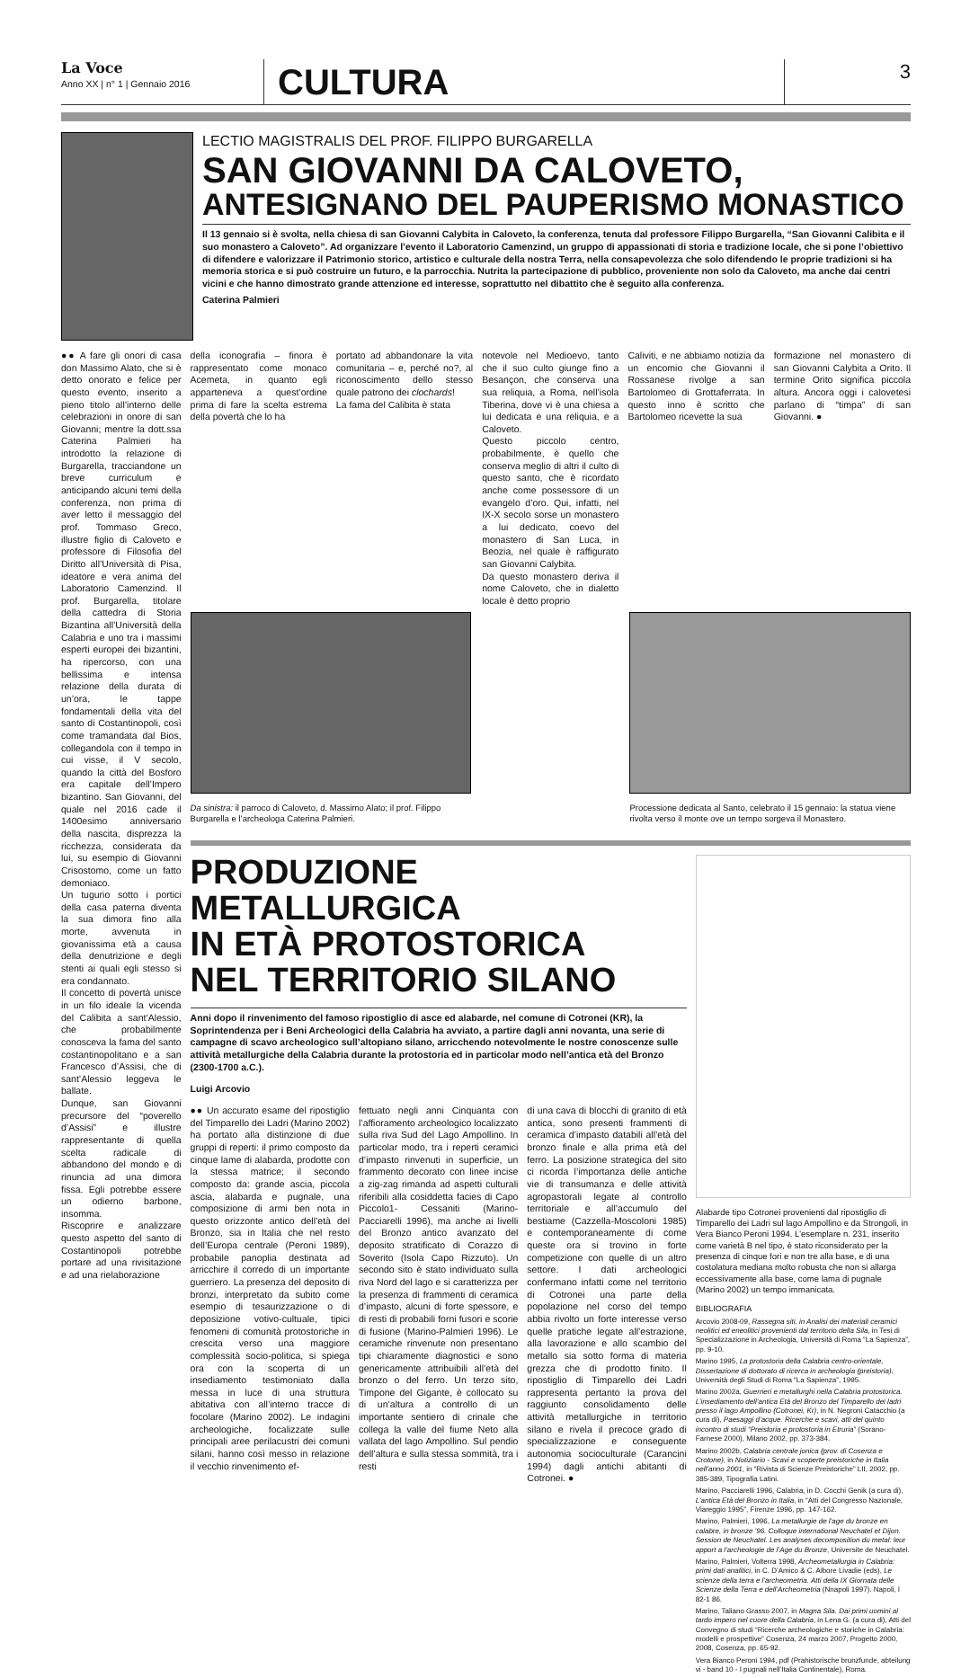La Voce
Anno XX | n° 1 | Gennaio 2016
CULTURA
3
LECTIO MAGISTRALIS DEL PROF. FILIPPO BURGARELLA
SAN GIOVANNI DA CALOVETO,
ANTESIGNANO DEL PAUPERISMO MONASTICO
Il 13 gennaio si è svolta, nella chiesa di san Giovanni Calybita in Caloveto, la conferenza, tenuta dal professore Filippo Burgarella, “San Giovanni Calibita e il suo monastero a Caloveto”. Ad organizzare l’evento il Laboratorio Camenzind, un gruppo di appassionati di storia e tradizione locale, che si pone l’obiettivo di difendere e valorizzare il Patrimonio storico, artistico e culturale della nostra Terra, nella consapevolezza che solo difendendo le proprie tradizioni si ha memoria storica e si può costruire un futuro, e la parrocchia. Nutrita la partecipazione di pubblico, proveniente non solo da Caloveto, ma anche dai centri vicini e che hanno dimostrato grande attenzione ed interesse, soprattutto nel dibattito che è seguito alla conferenza.
Caterina Palmieri
●● A fare gli onori di casa don Massimo Alato, che si è detto onorato e felice per questo evento, inserito a pieno titolo all’interno delle celebrazioni in onore di san Giovanni; mentre la dott.ssa Caterina Palmieri ha introdotto la relazione di Burgarella, tracciandone un breve curriculum e anticipando alcuni temi della conferenza, non prima di aver letto il messaggio del prof. Tommaso Greco, illustre figlio di Caloveto e professore di Filosofia del Diritto all’Università di Pisa, ideatore e vera anima del Laboratorio Camenzind. Il prof. Burgarella, titolare della cattedra di Storia Bizantina all’Università della Calabria e uno tra i massimi esperti europei dei bizantini, ha ripercorso, con una bellissima e intensa relazione della durata di un’ora, le tappe fondamentali della vita del santo di Costantinopoli, così come tramandata dal Bios, collegandola con il tempo in cui visse, il V secolo, quando la città del Bosforo era capitale dell’Impero bizantino. San Giovanni, del quale nel 2016 cade il 1400esimo anniversario della nascita, disprezza la ricchezza, considerata da lui, su esempio di Giovanni Crisostomo, come un fatto demoniaco.
Un tugurio sotto i portici della casa paterna diventa la sua dimora fino alla morte, avvenuta in giovanissima età a causa della denutrizione e degli stenti ai quali egli stesso si era condannato.
Il concetto di povertà unisce in un filo ideale la vicenda del Calibita a sant’Alessio, che probabilmente conosceva la fama del santo costantinopolitano e a san Francesco d’Assisi, che di sant’Alessio leggeva le ballate.
Dunque, san Giovanni precursore del “poverello d’Assisi” e illustre rappresentante di quella scelta radicale di abbandono del mondo e di rinuncia ad una dimora fissa. Egli potrebbe essere un odierno barbone, insomma.
Riscoprire e analizzare questo aspetto del santo di Costantinopoli potrebbe portare ad una rivisitazione e ad una rielaborazione
della iconografia – finora è rappresentato come monaco Acemeta, in quanto egli apparteneva a quest’ordine prima di fare la scelta estrema della povertà che lo ha
portato ad abbandonare la vita comunitaria – e, perché no?, al riconoscimento dello stesso quale patrono dei clochards!
La fama del Calibita è stata
notevole nel Medioevo, tanto che il suo culto giunge fino a Besançon, che conserva una sua reliquia, a Roma, nell’isola Tiberina, dove vi è una chiesa a lui dedicata e una reliquia, e a Caloveto.
Questo piccolo centro, probabilmente, è quello che conserva meglio di altri il culto di questo santo, che è ricordato anche come possessore di un evangelo d’oro. Qui, infatti, nel IX-X secolo sorse un monastero a lui dedicato, coevo del monastero di San Luca, in Beozia, nel quale è raffigurato san Giovanni Calybita.
Da questo monastero deriva il nome Caloveto, che in dialetto locale è detto proprio
Caliviti, e ne abbiamo notizia da un encomio che Giovanni il Rossanese rivolge a san Bartolomeo di Grottaferrata. In questo inno è scritto che Bartolomeo ricevette la sua
formazione nel monastero di san Giovanni Calybita a Orito. Il termine Orito significa piccola altura. Ancora oggi i calovetesi parlano di “timpa” di san Giovanni. ●
Da sinistra: il parroco di Caloveto, d. Massimo Alato; il prof. Filippo Burgarella e l’archeologa Caterina Palmieri.
Processione dedicata al Santo, celebrato il 15 gennaio: la statua viene rivolta verso il monte ove un tempo sorgeva il Monastero.
PRODUZIONE METALLURGICA
IN ETÀ PROTOSTORICA
NEL TERRITORIO SILANO
Anni dopo il rinvenimento del famoso ripostiglio di asce ed alabarde, nel comune di Cotronei (KR), la Soprintendenza per i Beni Archeologici della Calabria ha avviato, a partire dagli anni novanta, una serie di campagne di scavo archeologico sull’altopiano silano, arricchendo notevolmente le nostre conoscenze sulle attività metallurgiche della Calabria durante la protostoria ed in particolar modo nell’antica età del Bronzo (2300-1700 a.C.).
Luigi Arcovio
●● Un accurato esame del ripostiglio del Timparello dei Ladri (Marino 2002) ha portato alla distinzione di due gruppi di reperti: il primo composto da cinque lame di alabarda, prodotte con la stessa matrice; il secondo composto da: grande ascia, piccola ascia, alabarda e pugnale, una composizione di armi ben nota in questo orizzonte antico dell’età del Bronzo, sia in Italia che nel resto dell’Europa centrale (Peroni 1989), probabile panoplia destinata ad arricchire il corredo di un importante guerriero. La presenza del deposito di bronzi, interpretato da subito come esempio di tesaurizzazione o di deposizione votivo-cultuale, tipici fenomeni di comunità protostoriche in crescita verso una maggiore complessità socio-politica, si spiega ora con la scoperta di un insediamento testimoniato dalla messa in luce di una struttura abitativa con all’interno tracce di focolare (Marino 2002). Le indagini archeologiche, focalizzate sulle principali aree perilacustri dei comuni silani, hanno così messo in relazione il vecchio rinvenimento ef-
fettuato negli anni Cinquanta con l’affioramento archeologico localizzato sulla riva Sud del Lago Ampollino. In particolar modo, tra i reperti ceramici d’impasto rinvenuti in superficie, un frammento decorato con linee incise a zig-zag rimanda ad aspetti culturali riferibili alla cosiddetta facies di Capo Piccolo1- Cessaniti (Marino-Pacciarelli 1996), ma anche ai livelli del Bronzo antico avanzato del deposito stratificato di Corazzo di Soverito (Isola Capo Rizzuto). Un secondo sito è stato individuato sulla riva Nord del lago e si caratterizza per la presenza di frammenti di ceramica d’impasto, alcuni di forte spessore, e di resti di probabili forni fusori e scorie di fusione (Marino-Palmieri 1996). Le ceramiche rinvenute non presentano tipi chiaramente diagnostici e sono genericamente attribuibili all’età del bronzo o del ferro. Un terzo sito, Timpone del Gigante, è collocato su di un’altura a controllo di un importante sentiero di crinale che collega la valle del fiume Neto alla vallata del lago Ampollino. Sul pendio dell’altura e sulla stessa sommità, tra i resti
di una cava di blocchi di granito di età antica, sono presenti frammenti di ceramica d’impasto databili all’età del bronzo finale e alla prima età del ferro. La posizione strategica del sito ci ricorda l’importanza delle antiche vie di transumanza e delle attività agropastorali legate al controllo territoriale e all’accumulo del bestiame (Cazzella-Moscoloni 1985) e contemporaneamente di come queste ora si trovino in forte competizione con quelle di un altro settore. I dati archeologici confermano infatti come nel territorio di Cotronei una parte della popolazione nel corso del tempo abbia rivolto un forte interesse verso quelle pratiche legate all’estrazione, alla lavorazione e allo scambio del metallo sia sotto forma di materia grezza che di prodotto finito. Il ripostiglio di Timparello dei Ladri rappresenta pertanto la prova del raggiunto consolidamento delle attività metallurgiche in territorio silano e rivela il precoce grado di specializzazione e conseguente autonomia socioculturale (Carancini 1994) dagli antichi abitanti di Cotronei. ●
Alabarde tipo Cotronei provenienti dal ripostiglio di Timparello dei Ladri sul lago Ampollino e da Strongoli, in Vera Bianco Peroni 1994. L’esemplare n. 231, inserito come varietà B nel tipo, è stato riconsiderato per la presenza di cinque fori e non tre alla base, e di una costolatura mediana molto robusta che non si allarga eccessivamente alla base, come lama di pugnale (Marino 2002) un tempo immanicata.
BIBLIOGRAFIA
Arcovio 2008-09, Rassegna siti, in Analisi dei materiali ceramici neolitici ed eneolitici provenienti dal territorio della Sila, in Tesi di Specializzazione in Archeologia, Università di Roma “La Sapienza”, pp. 9-10.
Marino 1995, La protostoria della Calabria centro-orientale, Dissertazione di dottorato di ricerca in archeologia (preistoria), Università degli Studi di Roma “La Sapienza”, 1995.
Marino 2002a, Guerrieri e metallurghi nella Calabria protostorica. L’insediamento dell’antica Età del Bronzo del Timparello dei ladri presso il lago Ampollino (Cotronei, Kr), in N. Negroni Catacchio (a cura di), Paesaggi d’acque. Ricerche e scavi, atti del quinto incontro di studi “Preistoria e protostoria in Etruria” (Sorano-Farnese 2000), Milano 2002, pp. 373-384.
Marino 2002b, Calabria centrale jonica (prov. di Cosenza e Crotone), in Notiziario - Scavi e scoperte preistoriche in Italia nell’anno 2001, in “Rivista di Scienze Preistoriche” LII, 2002, pp. 385-389, Tipografia Latini.
Marino, Pacciarelli 1996, Calabria, in D. Cocchi Genik (a cura di), L’antica Età del Bronzo in Italia, in “Atti del Congresso Nazionale, Viareggio 1995”, Firenze 1996, pp. 147-162.
Marino, Palmieri, 1996, La metallurgie de l’age du bronze en calabre, in bronze ’96. Colloque international Neuchatel et Dijon. Session de Neuchatel. Les analyses decomposition du metal: leur apport a l’archeologie de l’Age du Bronze, Universite de Neuchatel.
Marino, Palmieri, Volterra 1998, Archeometallurgia in Calabria: primi dati analitici, in C. D’Amico & C. Albore Livadie (eds), Le scienze della terra e l’archeometria. Atti della IX Giornata delle Scienze della Terra e dell’Archeometria (Nnapoli 1997). Napoli, l 82-1 86.
Marino, Taliano Grasso 2007, in Magna Sila. Dai primi uomini al tardo impero nel cuore della Calabria, in Lena G. (a cura di), Atti del Convegno di studi “Ricerche archeologiche e storiche in Calabria: modelli e prospettive” Cosenza, 24 marzo 2007, Progetto 2000, 2008, Cosenza, pp. 65-92.
Vera Bianco Peroni 1994, pdf (Prahistorische brunzfunde, abteilung vi - band 10 - I pugnali nell’Italia Continentale), Roma.